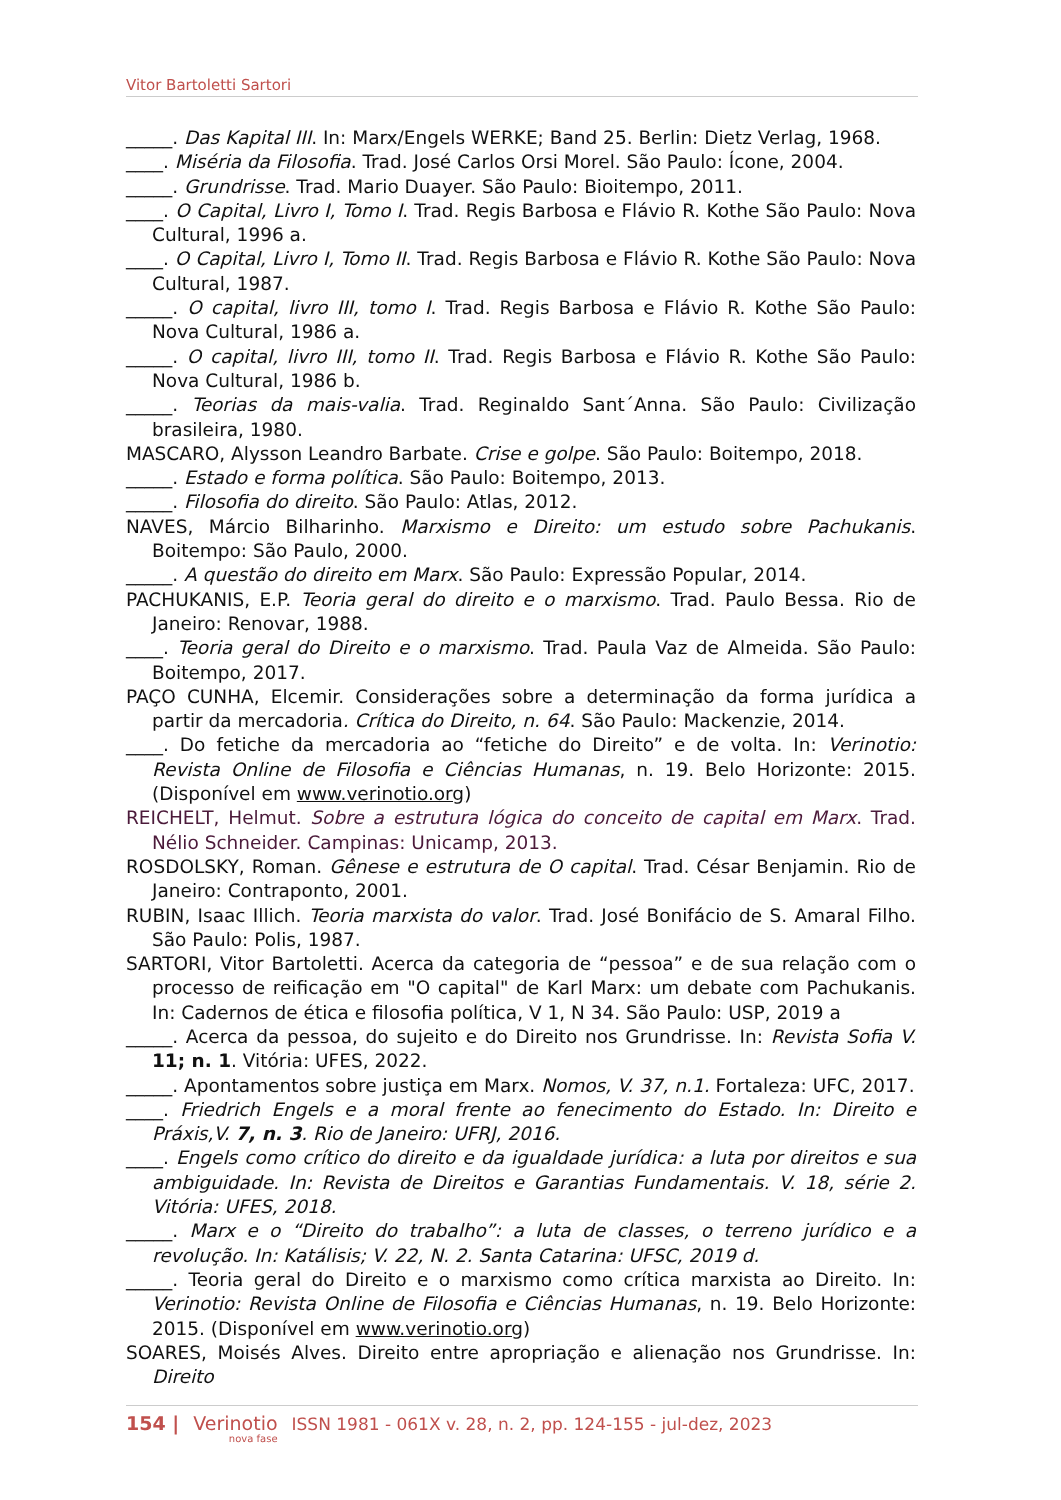Vitor Bartoletti Sartori
_____. Das Kapital III. In: Marx/Engels WERKE; Band 25. Berlin: Dietz Verlag, 1968.
____. Miséria da Filosofia. Trad. José Carlos Orsi Morel. São Paulo: Ícone, 2004.
_____. Grundrisse. Trad. Mario Duayer. São Paulo: Bioitempo, 2011.
____. O Capital, Livro I, Tomo I. Trad. Regis Barbosa e Flávio R. Kothe São Paulo: Nova Cultural, 1996 a.
____. O Capital, Livro I, Tomo II. Trad. Regis Barbosa e Flávio R. Kothe São Paulo: Nova Cultural, 1987.
_____. O capital, livro III, tomo I. Trad. Regis Barbosa e Flávio R. Kothe São Paulo: Nova Cultural, 1986 a.
_____. O capital, livro III, tomo II. Trad. Regis Barbosa e Flávio R. Kothe São Paulo: Nova Cultural, 1986 b.
_____. Teorias da mais-valia. Trad. Reginaldo Sant´Anna. São Paulo: Civilização brasileira, 1980.
MASCARO, Alysson Leandro Barbate. Crise e golpe. São Paulo: Boitempo, 2018.
_____. Estado e forma política. São Paulo: Boitempo, 2013.
_____. Filosofia do direito. São Paulo: Atlas, 2012.
NAVES, Márcio Bilharinho. Marxismo e Direito: um estudo sobre Pachukanis. Boitempo: São Paulo, 2000.
_____. A questão do direito em Marx. São Paulo: Expressão Popular, 2014.
PACHUKANIS, E.P. Teoria geral do direito e o marxismo. Trad. Paulo Bessa. Rio de Janeiro: Renovar, 1988.
____. Teoria geral do Direito e o marxismo. Trad. Paula Vaz de Almeida. São Paulo: Boitempo, 2017.
PAÇO CUNHA, Elcemir. Considerações sobre a determinação da forma jurídica a partir da mercadoria. Crítica do Direito, n. 64. São Paulo: Mackenzie, 2014.
____. Do fetiche da mercadoria ao “fetiche do Direito” e de volta. In: Verinotio: Revista Online de Filosofia e Ciências Humanas, n. 19. Belo Horizonte: 2015. (Disponível em www.verinotio.org)
REICHELT, Helmut. Sobre a estrutura lógica do conceito de capital em Marx. Trad. Nélio Schneider. Campinas: Unicamp, 2013.
ROSDOLSKY, Roman. Gênese e estrutura de O capital. Trad. César Benjamin. Rio de Janeiro: Contraponto, 2001.
RUBIN, Isaac Illich. Teoria marxista do valor. Trad. José Bonifácio de S. Amaral Filho. São Paulo: Polis, 1987.
SARTORI, Vitor Bartoletti. Acerca da categoria de “pessoa” e de sua relação com o processo de reificação em "O capital" de Karl Marx: um debate com Pachukanis. In: Cadernos de ética e filosofia política, V 1, N 34. São Paulo: USP, 2019 a
_____. Acerca da pessoa, do sujeito e do Direito nos Grundrisse. In: Revista Sofia V. 11; n. 1. Vitória: UFES, 2022.
_____. Apontamentos sobre justiça em Marx. Nomos, V. 37, n.1. Fortaleza: UFC, 2017.
____. Friedrich Engels e a moral frente ao fenecimento do Estado. In: Direito e Práxis,V. 7, n. 3. Rio de Janeiro: UFRJ, 2016.
____. Engels como crítico do direito e da igualdade jurídica: a luta por direitos e sua ambiguidade. In: Revista de Direitos e Garantias Fundamentais. V. 18, série 2. Vitória: UFES, 2018.
_____. Marx e o “Direito do trabalho”: a luta de classes, o terreno jurídico e a revolução. In: Katálisis; V. 22, N. 2. Santa Catarina: UFSC, 2019 d.
_____. Teoria geral do Direito e o marxismo como crítica marxista ao Direito. In: Verinotio: Revista Online de Filosofia e Ciências Humanas, n. 19. Belo Horizonte: 2015. (Disponível em www.verinotio.org)
SOARES, Moisés Alves. Direito entre apropriação e alienação nos Grundrisse. In: Direito
154 | Verinotio
nova fase ISSN 1981 - 061X v. 28, n. 2, pp. 124-155 - jul-dez, 2023